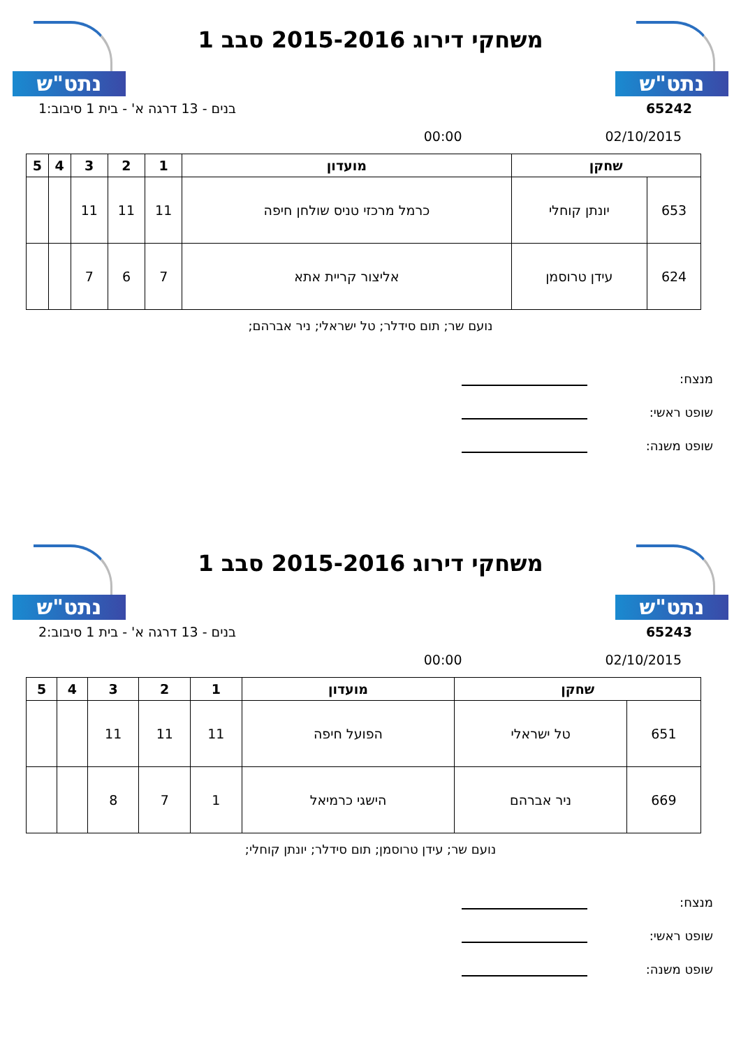נתט"ש
משחקי דירוג 2015-2016 סבב 1
נתט"ש
65242 בנים - 13 דרגה א' - בית 1 סיבוב:1
02/10/2015 00:00
| שחקן | | מועדון | 1 | 2 | 3 | 4 | 5 |
| --- | --- | --- | --- | --- | --- | --- | --- |
| 653 | יונתן קוחלי | כרמל מרכזי טניס שולחן חיפה | 11 | 11 | 11 | | |
| 624 | עידן טרוסמן | אליצור קריית אתא | 7 | 6 | 7 | | |
נועם שר; תום סידלר; טל ישראלי; ניר אברהם;
מנצח:
שופט ראשי:
שופט משנה:
נתט"ש
משחקי דירוג 2015-2016 סבב 1
נתט"ש
65243 בנים - 13 דרגה א' - בית 1 סיבוב:2
02/10/2015 00:00
| שחקן | | מועדון | 1 | 2 | 3 | 4 | 5 |
| --- | --- | --- | --- | --- | --- | --- | --- |
| 651 | טל ישראלי | הפועל חיפה | 11 | 11 | 11 | | |
| 669 | ניר אברהם | הישגי כרמיאל | 1 | 7 | 8 | | |
נועם שר; עידן טרוסמן; תום סידלר; יונתן קוחלי;
מנצח:
שופט ראשי:
שופט משנה: